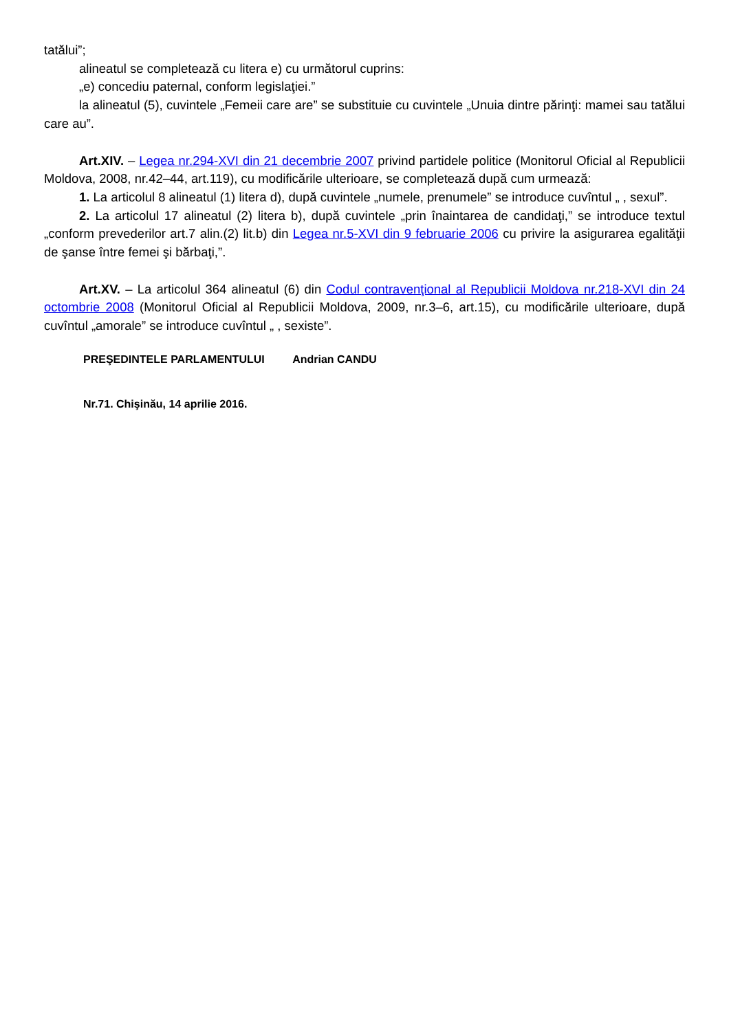tatălui”;
alineatul se completează cu litera e) cu următorul cuprins:
„e) concediu paternal, conform legislaţiei.”
la alineatul (5), cuvintele „Femeii care are” se substituie cu cuvintele „Unuia dintre părinţi: mamei sau tatălui care au”.
Art.XIV. – Legea nr.294-XVI din 21 decembrie 2007 privind partidele politice (Monitorul Oficial al Republicii Moldova, 2008, nr.42–44, art.119), cu modificările ulterioare, se completează după cum urmează:
1. La articolul 8 alineatul (1) litera d), după cuvintele „numele, prenumele” se introduce cuvîntul „ , sexul”.
2. La articolul 17 alineatul (2) litera b), după cuvintele „prin înaintarea de candidaţi,” se introduce textul „conform prevederilor art.7 alin.(2) lit.b) din Legea nr.5-XVI din 9 februarie 2006 cu privire la asigurarea egalităţii de şanse între femei şi bărbaţi,”.
Art.XV. – La articolul 364 alineatul (6) din Codul contravenţional al Republicii Moldova nr.218-XVI din 24 octombrie 2008 (Monitorul Oficial al Republicii Moldova, 2009, nr.3–6, art.15), cu modificările ulterioare, după cuvîntul „amorale” se introduce cuvîntul „ , sexiste”.
PREŞEDINTELE PARLAMENTULUI Andrian CANDU
Nr.71. Chişinău, 14 aprilie 2016.